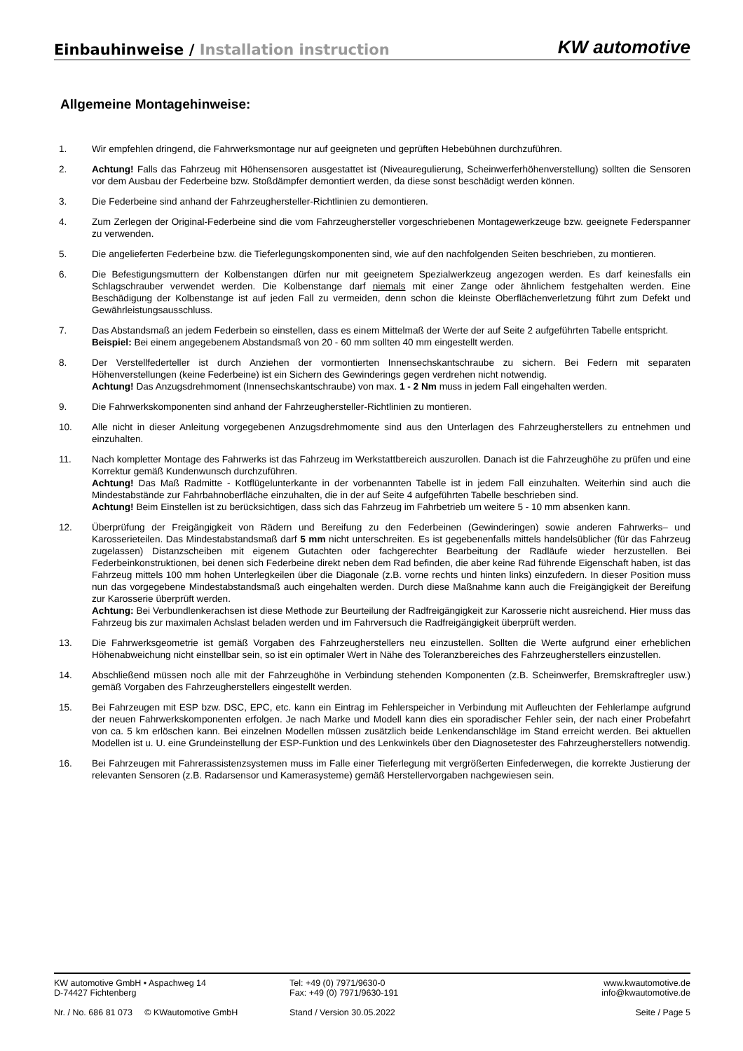Einbauhinweise / Installation instruction
KW automotive
Allgemeine Montagehinweise:
1. Wir empfehlen dringend, die Fahrwerksmontage nur auf geeigneten und geprüften Hebebühnen durchzuführen.
2. Achtung! Falls das Fahrzeug mit Höhensensoren ausgestattet ist (Niveauregulierung, Scheinwerferhöhenverstellung) sollten die Sensoren vor dem Ausbau der Federbeine bzw. Stoßdämpfer demontiert werden, da diese sonst beschädigt werden können.
3. Die Federbeine sind anhand der Fahrzeughersteller-Richtlinien zu demontieren.
4. Zum Zerlegen der Original-Federbeine sind die vom Fahrzeughersteller vorgeschriebenen Montagewerkzeuge bzw. geeignete Federspanner zu verwenden.
5. Die angelieferten Federbeine bzw. die Tieferlegungskomponenten sind, wie auf den nachfolgenden Seiten beschrieben, zu montieren.
6. Die Befestigungsmuttern der Kolbenstangen dürfen nur mit geeignetem Spezialwerkzeug angezogen werden. Es darf keinesfalls ein Schlagschrauber verwendet werden. Die Kolbenstange darf niemals mit einer Zange oder ähnlichem festgehalten werden. Eine Beschädigung der Kolbenstange ist auf jeden Fall zu vermeiden, denn schon die kleinste Oberflächenverletzung führt zum Defekt und Gewährleistungsausschluss.
7. Das Abstandsmaß an jedem Federbein so einstellen, dass es einem Mittelmaß der Werte der auf Seite 2 aufgeführten Tabelle entspricht.
Beispiel: Bei einem angegebenem Abstandsmaß von 20 - 60 mm sollten 40 mm eingestellt werden.
8. Der Verstellfederteller ist durch Anziehen der vormontierten Innensechskantschraube zu sichern. Bei Federn mit separaten Höhenverstellungen (keine Federbeine) ist ein Sichern des Gewinderings gegen verdrehen nicht notwendig.
Achtung! Das Anzugsdrehmoment (Innensechskantschraube) von max. 1 - 2 Nm muss in jedem Fall eingehalten werden.
9. Die Fahrwerkskomponenten sind anhand der Fahrzeughersteller-Richtlinien zu montieren.
10. Alle nicht in dieser Anleitung vorgegebenen Anzugsdrehmomente sind aus den Unterlagen des Fahrzeugherstellers zu entnehmen und einzuhalten.
11. Nach kompletter Montage des Fahrwerks ist das Fahrzeug im Werkstattbereich auszurollen. Danach ist die Fahrzeughöhe zu prüfen und eine Korrektur gemäß Kundenwunsch durchzuführen.
Achtung! Das Maß Radmitte - Kotflügelunterkante in der vorbenannten Tabelle ist in jedem Fall einzuhalten. Weiterhin sind auch die Mindestabstände zur Fahrbahnoberfläche einzuhalten, die in der auf Seite 4 aufgeführten Tabelle beschrieben sind.
Achtung! Beim Einstellen ist zu berücksichtigen, dass sich das Fahrzeug im Fahrbetrieb um weitere 5 - 10 mm absenken kann.
12. Überprüfung der Freigängigkeit von Rädern und Bereifung zu den Federbeinen (Gewinderingen) sowie anderen Fahrwerks– und Karosserieteilen. Das Mindestabstandsmaß darf 5 mm nicht unterschreiten. Es ist gegebenenfalls mittels handelsüblicher (für das Fahrzeug zugelassen) Distanzscheiben mit eigenem Gutachten oder fachgerechter Bearbeitung der Radläufe wieder herzustellen. Bei Federbeinkonstruktionen, bei denen sich Federbeine direkt neben dem Rad befinden, die aber keine Rad führende Eigenschaft haben, ist das Fahrzeug mittels 100 mm hohen Unterlegkeilen über die Diagonale (z.B. vorne rechts und hinten links) einzufedern. In dieser Position muss nun das vorgegebene Mindestabstandsmaß auch eingehalten werden. Durch diese Maßnahme kann auch die Freigängigkeit der Bereifung zur Karosserie überprüft werden.
Achtung: Bei Verbundlenkerachsen ist diese Methode zur Beurteilung der Radfreigängigkeit zur Karosserie nicht ausreichend. Hier muss das Fahrzeug bis zur maximalen Achslast beladen werden und im Fahrversuch die Radfreigängigkeit überprüft werden.
13. Die Fahrwerksgeometrie ist gemäß Vorgaben des Fahrzeugherstellers neu einzustellen. Sollten die Werte aufgrund einer erheblichen Höhenabweichung nicht einstellbar sein, so ist ein optimaler Wert in Nähe des Toleranzbereiches des Fahrzeugherstellers einzustellen.
14. Abschließend müssen noch alle mit der Fahrzeughöhe in Verbindung stehenden Komponenten (z.B. Scheinwerfer, Bremskraftregler usw.) gemäß Vorgaben des Fahrzeugherstellers eingestellt werden.
15. Bei Fahrzeugen mit ESP bzw. DSC, EPC, etc. kann ein Eintrag im Fehlerspeicher in Verbindung mit Aufleuchten der Fehlerlampe aufgrund der neuen Fahrwerkskomponenten erfolgen. Je nach Marke und Modell kann dies ein sporadischer Fehler sein, der nach einer Probefahrt von ca. 5 km erlöschen kann. Bei einzelnen Modellen müssen zusätzlich beide Lenkendanschläge im Stand erreicht werden. Bei aktuellen Modellen ist u. U. eine Grundeinstellung der ESP-Funktion und des Lenkwinkels über den Diagnosetester des Fahrzeugherstellers notwendig.
16. Bei Fahrzeugen mit Fahrerassistenzsystemen muss im Falle einer Tieferlegung mit vergrößerten Einfederwegen, die korrekte Justierung der relevanten Sensoren (z.B. Radarsensor und Kamerasysteme) gemäß Herstellervorgaben nachgewiesen sein.
KW automotive GmbH • Aspachweg 14
D-74427 Fichtenberg
Tel: +49 (0) 7971/9630-0
Fax: +49 (0) 7971/9630-191
www.kwautomotive.de
info@kwautomotive.de
Nr. / No. 686 81 073 © KWautomotive GmbH
Stand / Version 30.05.2022 Seite / Page 5